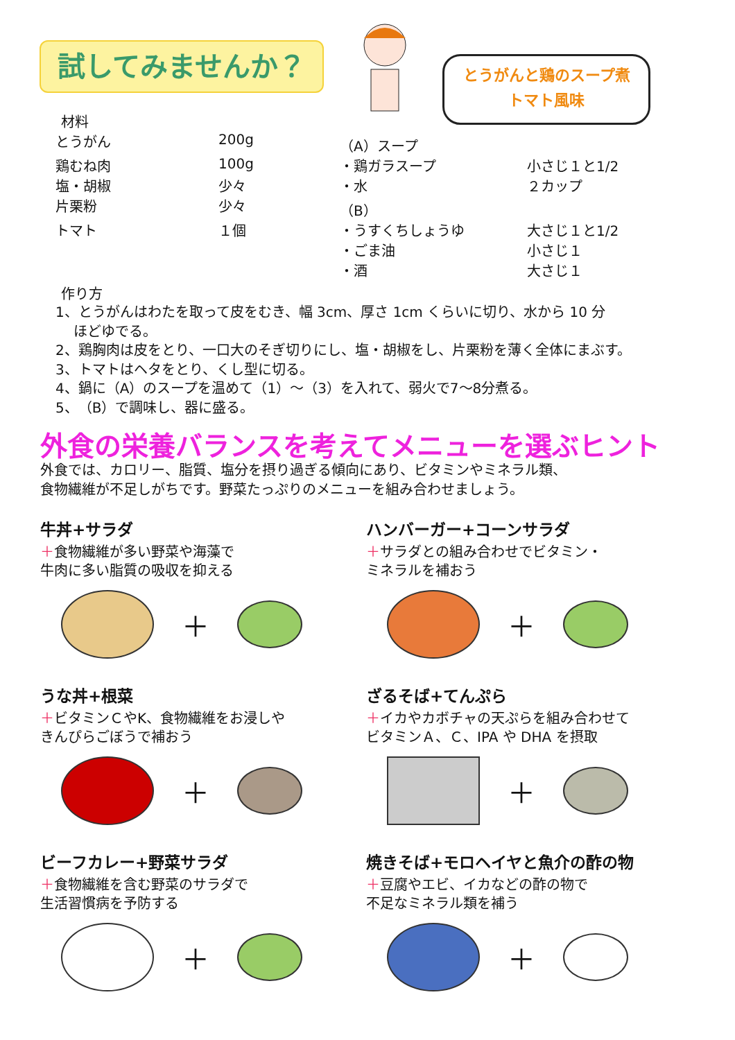試してみませんか？
とうがんと鶏のスープ煮
トマト風味
材料
| とうがん | 200g | （A）スープ | |
| 鶏むね肉 | 100g | ・鶏ガラスープ | 小さじ１と1/2 |
| 塩・胡椒 | 少々 | ・水 | ２カップ |
| 片栗粉 | 少々 | （B） | |
| トマト | １個 | ・うすくちしょうゆ | 大さじ１と1/2 |
| | | ・ごま油 | 小さじ１ |
| | | ・酒 | 大さじ１ |
作り方
1、とうがんはわたを取って皮をむき、幅 3cm、厚さ 1cm くらいに切り、水から 10 分
　 ほどゆでる。
2、鶏胸肉は皮をとり、一口大のそぎ切りにし、塩・胡椒をし、片栗粉を薄く全体にまぶす。
3、トマトはヘタをとり、くし型に切る。
4、鍋に（A）のスープを温めて（1）～（3）を入れて、弱火で7～8分煮る。
5、（B）で調味し、器に盛る。
外食の栄養バランスを考えてメニューを選ぶヒント
外食では、カロリー、脂質、塩分を摂り過ぎる傾向にあり、ビタミンやミネラル類、
食物繊維が不足しがちです。野菜たっぷりのメニューを組み合わせましょう。
牛丼+サラダ
＋食物繊維が多い野菜や海藻で
牛肉に多い脂質の吸収を抑える
＋
ハンバーガー+コーンサラダ
＋サラダとの組み合わせでビタミン・
ミネラルを補おう
＋
うな丼+根菜
＋ビタミンＣやK、食物繊維をお浸しや
きんぴらごぼうで補おう
＋
ざるそば+てんぷら
＋イカやカボチャの天ぷらを組み合わせて
ビタミンＡ、Ｃ、IPA や DHA を摂取
＋
ビーフカレー+野菜サラダ
＋食物繊維を含む野菜のサラダで
生活習慣病を予防する
＋
焼きそば+モロヘイヤと魚介の酢の物
＋豆腐やエビ、イカなどの酢の物で
不足なミネラル類を補う
＋